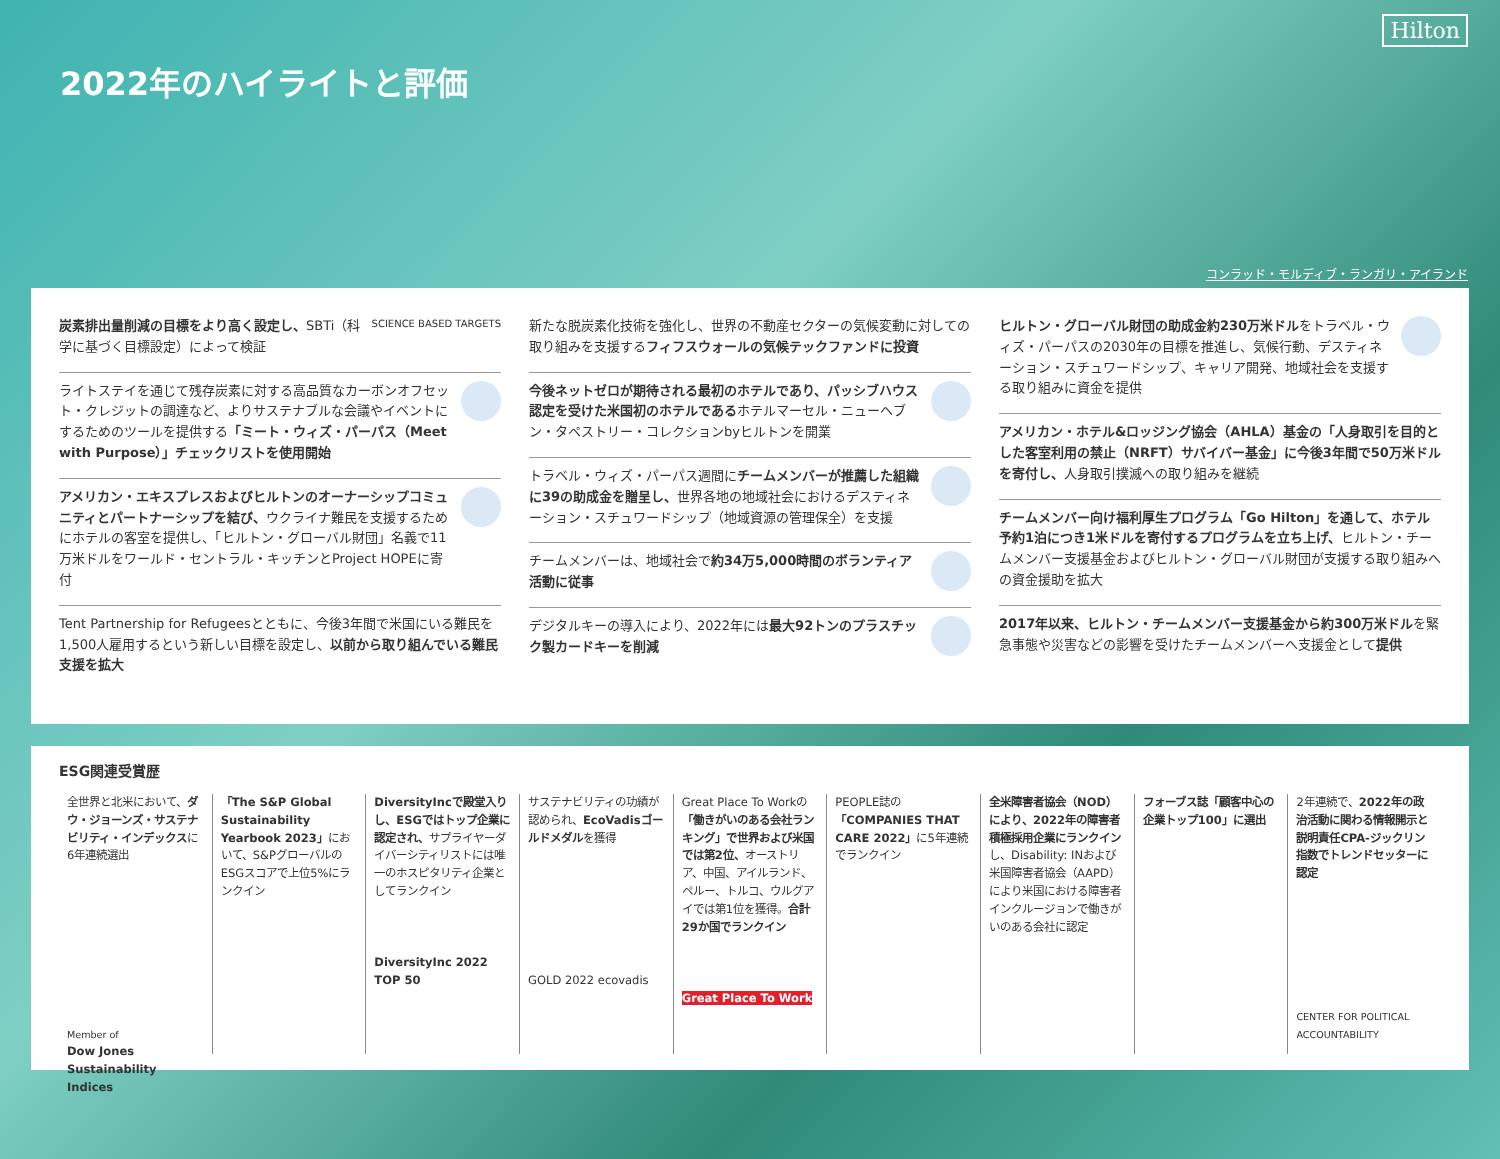2022年のハイライトと評価
Hilton
コンラッド・モルディブ・ランガリ・アイランド
炭素排出量削減の目標をより高く設定し、SBTi（科学に基づく目標設定）によって検証
SCIENCE BASED TARGETS
ライトステイを通じて残存炭素に対する高品質なカーボンオフセット・クレジットの調達など、よりサステナブルな会議やイベントにするためのツールを提供する「ミート・ウィズ・パーパス（Meet with Purpose）」チェックリストを使用開始
アメリカン・エキスプレスおよびヒルトンのオーナーシップコミュニティとパートナーシップを結び、ウクライナ難民を支援するためにホテルの客室を提供し、「ヒルトン・グローバル財団」名義で11万米ドルをワールド・セントラル・キッチンとProject HOPEに寄付
Tent Partnership for Refugeesとともに、今後3年間で米国にいる難民を1,500人雇用するという新しい目標を設定し、以前から取り組んでいる難民支援を拡大
新たな脱炭素化技術を強化し、世界の不動産セクターの気候変動に対しての取り組みを支援するフィフスウォールの気候テックファンドに投資
今後ネットゼロが期待される最初のホテルであり、パッシブハウス認定を受けた米国初のホテルであるホテルマーセル・ニューヘブン・タペストリー・コレクションbyヒルトンを開業
トラベル・ウィズ・パーパス週間にチームメンバーが推薦した組織に39の助成金を贈呈し、世界各地の地域社会におけるデスティネーション・スチュワードシップ（地域資源の管理保全）を支援
チームメンバーは、地域社会で約34万5,000時間のボランティア活動に従事
デジタルキーの導入により、2022年には最大92トンのプラスチック製カードキーを削減
ヒルトン・グローバル財団の助成金約230万米ドルをトラベル・ウィズ・パーパスの2030年の目標を推進し、気候行動、デスティネーション・スチュワードシップ、キャリア開発、地域社会を支援する取り組みに資金を提供
アメリカン・ホテル&ロッジング協会（AHLA）基金の「人身取引を目的とした客室利用の禁止（NRFT）サバイバー基金」に今後3年間で50万米ドルを寄付し、人身取引撲滅への取り組みを継続
チームメンバー向け福利厚生プログラム「Go Hilton」を通して、ホテル予約1泊につき1米ドルを寄付するプログラムを立ち上げ、ヒルトン・チームメンバー支援基金およびヒルトン・グローバル財団が支援する取り組みへの資金援助を拡大
2017年以来、ヒルトン・チームメンバー支援基金から約300万米ドルを緊急事態や災害などの影響を受けたチームメンバーへ支援金として提供
ESG関連受賞歴
全世界と北米において、ダウ・ジョーンズ・サステナビリティ・インデックスに6年連続選出
Member of
Dow Jones Sustainability Indices
「The S&P Global Sustainability Yearbook 2023」において、S&PグローバルのESGスコアで上位5%にランクイン
DiversityIncで殿堂入りし、ESGではトップ企業に認定され、サプライヤーダイバーシティリストには唯一のホスピタリティ企業としてランクイン
DiversityInc 2022 TOP 50
サステナビリティの功績が認められ、EcoVadisゴールドメダルを獲得
GOLD 2022 ecovadis
Great Place To Workの「働きがいのある会社ランキング」で世界および米国では第2位、オーストリア、中国、アイルランド、ペルー、トルコ、ウルグアイでは第1位を獲得。合計29か国でランクイン
Great Place To Work
PEOPLE誌の「COMPANIES THAT CARE 2022」に5年連続でランクイン
全米障害者協会（NOD）により、2022年の障害者積極採用企業にランクインし、Disability: INおよび米国障害者協会（AAPD）により米国における障害者インクルージョンで働きがいのある会社に認定
フォーブス誌「顧客中心の企業トップ100」に選出
2年連続で、2022年の政治活動に関わる情報開示と説明責任CPA-ジックリン指数でトレンドセッターに認定
CENTER FOR POLITICAL ACCOUNTABILITY